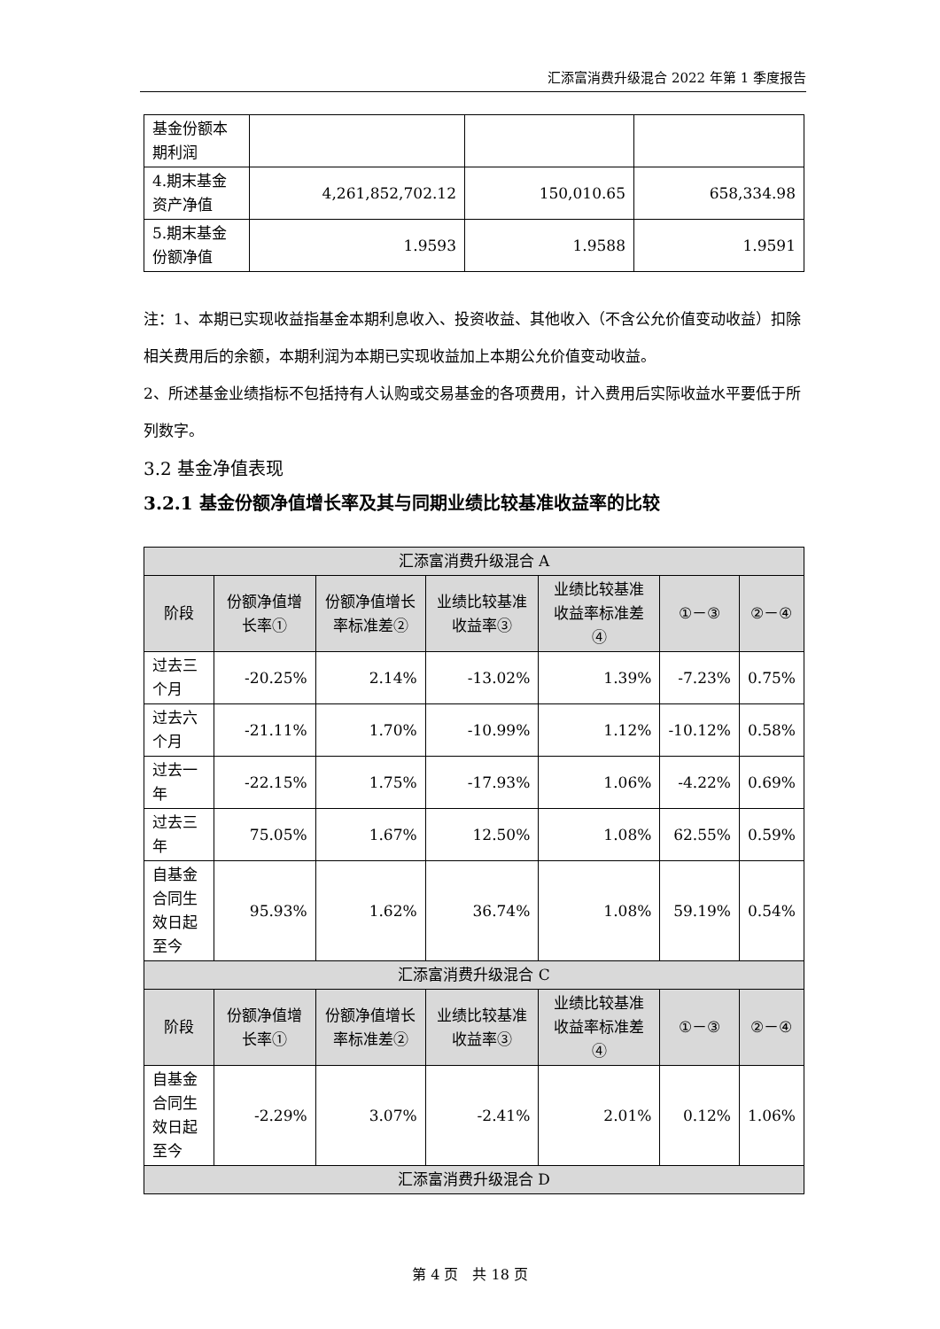汇添富消费升级混合 2022 年第 1 季度报告
| 基金份额本期利润 | | | |
| 4.期末基金资产净值 | 4,261,852,702.12 | 150,010.65 | 658,334.98 |
| 5.期末基金份额净值 | 1.9593 | 1.9588 | 1.9591 |
注：1、本期已实现收益指基金本期利息收入、投资收益、其他收入（不含公允价值变动收益）扣除相关费用后的余额，本期利润为本期已实现收益加上本期公允价值变动收益。
2、所述基金业绩指标不包括持有人认购或交易基金的各项费用，计入费用后实际收益水平要低于所列数字。
3.2 基金净值表现
3.2.1 基金份额净值增长率及其与同期业绩比较基准收益率的比较
| 汇添富消费升级混合 A | | | | | | |
| 阶段 | 份额净值增长率① | 份额净值增长率标准差② | 业绩比较基准收益率③ | 业绩比较基准收益率标准差④ | ①－③ | ②－④ |
| 过去三个月 | -20.25% | 2.14% | -13.02% | 1.39% | -7.23% | 0.75% |
| 过去六个月 | -21.11% | 1.70% | -10.99% | 1.12% | -10.12% | 0.58% |
| 过去一年 | -22.15% | 1.75% | -17.93% | 1.06% | -4.22% | 0.69% |
| 过去三年 | 75.05% | 1.67% | 12.50% | 1.08% | 62.55% | 0.59% |
| 自基金合同生效日起至今 | 95.93% | 1.62% | 36.74% | 1.08% | 59.19% | 0.54% |
| 汇添富消费升级混合 C | | | | | | |
| 阶段 | 份额净值增长率① | 份额净值增长率标准差② | 业绩比较基准收益率③ | 业绩比较基准收益率标准差④ | ①－③ | ②－④ |
| 自基金合同生效日起至今 | -2.29% | 3.07% | -2.41% | 2.01% | 0.12% | 1.06% |
| 汇添富消费升级混合 D | | | | | | |
第 4 页　共 18 页